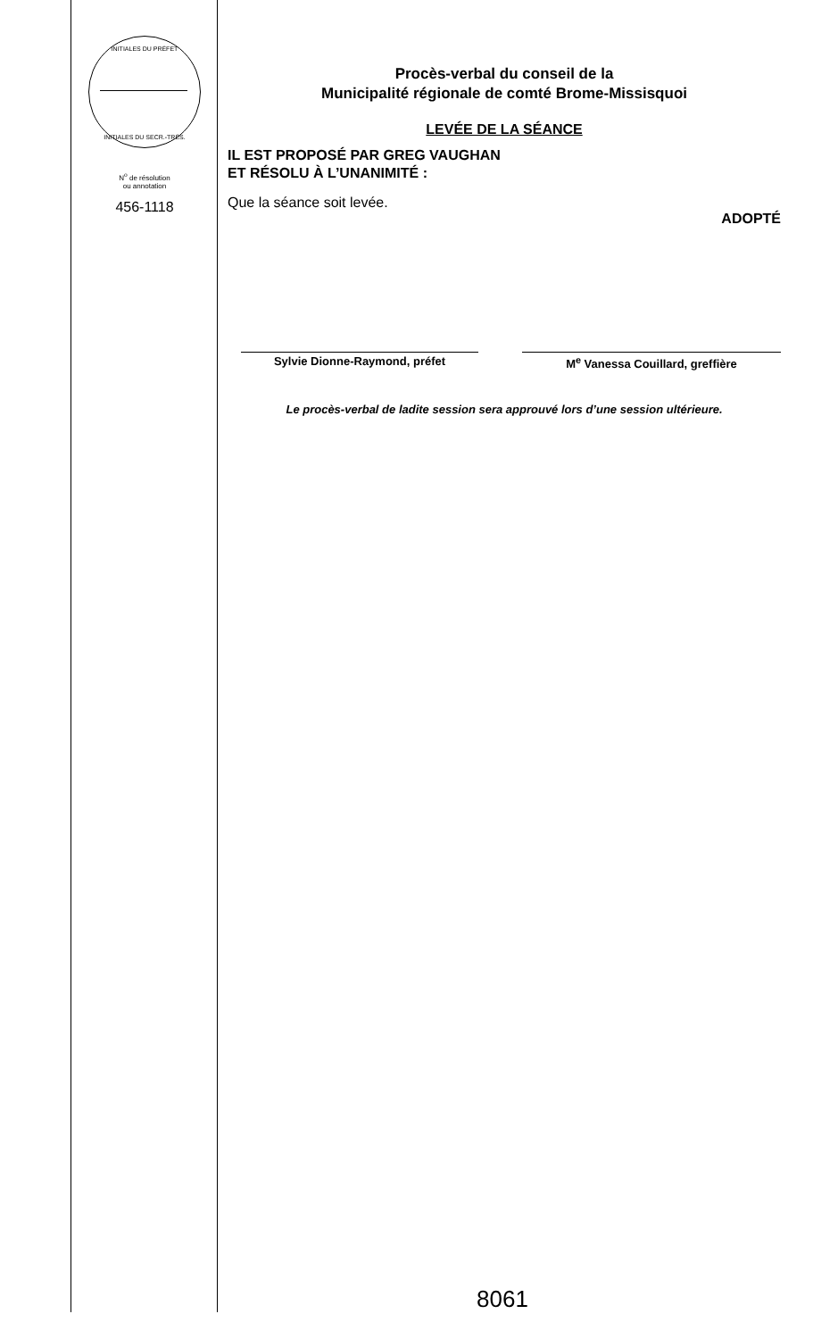INITIALES DU PRÉFET
INITIALES DU SECR.-TRÉS.
N<sup>o</sup> de résolution
ou annotation
456-1118
Procès-verbal du conseil de la
Municipalité régionale de comté Brome-Missisquoi
LEVÉE DE LA SÉANCE
IL EST PROPOSÉ PAR GREG VAUGHAN
ET RÉSOLU À L’UNANIMITÉ :
Que la séance soit levée.
ADOPTÉ
Sylvie Dionne-Raymond, préfet M<sup>e</sup> Vanessa Couillard, greffière
Le procès-verbal de ladite session sera approuvé lors d’une session ultérieure.
8061